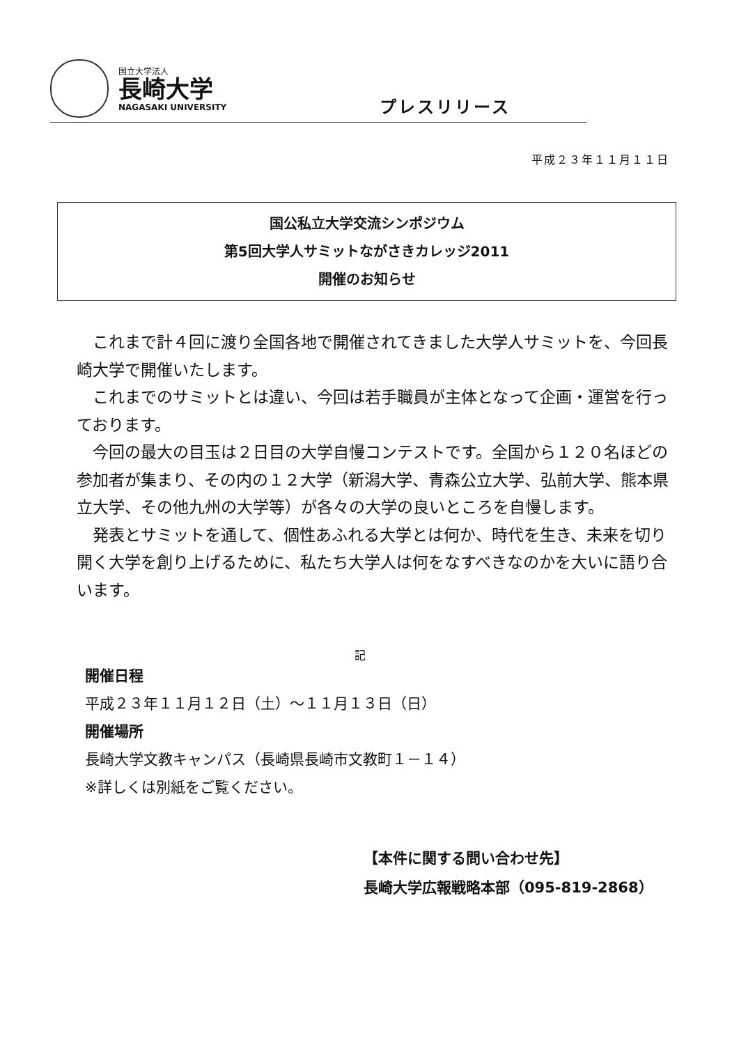国立大学法人
長崎大学
NAGASAKI UNIVERSITY
プレスリリース
平成２３年１１月１１日
国公私立大学交流シンポジウム
第5回大学人サミットながさきカレッジ2011
開催のお知らせ
これまで計４回に渡り全国各地で開催されてきました大学人サミットを、今回長崎大学で開催いたします。
これまでのサミットとは違い、今回は若手職員が主体となって企画・運営を行っております。
今回の最大の目玉は２日目の大学自慢コンテストです。全国から１２０名ほどの参加者が集まり、その内の１２大学（新潟大学、青森公立大学、弘前大学、熊本県立大学、その他九州の大学等）が各々の大学の良いところを自慢します。
発表とサミットを通して、個性あふれる大学とは何か、時代を生き、未来を切り開く大学を創り上げるために、私たち大学人は何をなすべきなのかを大いに語り合います。
記
開催日程
平成２３年１１月１２日（土）～１１月１３日（日）
開催場所
長崎大学文教キャンパス（長崎県長崎市文教町１－１４）
※詳しくは別紙をご覧ください。
【本件に関する問い合わせ先】
長崎大学広報戦略本部（095-819-2868）